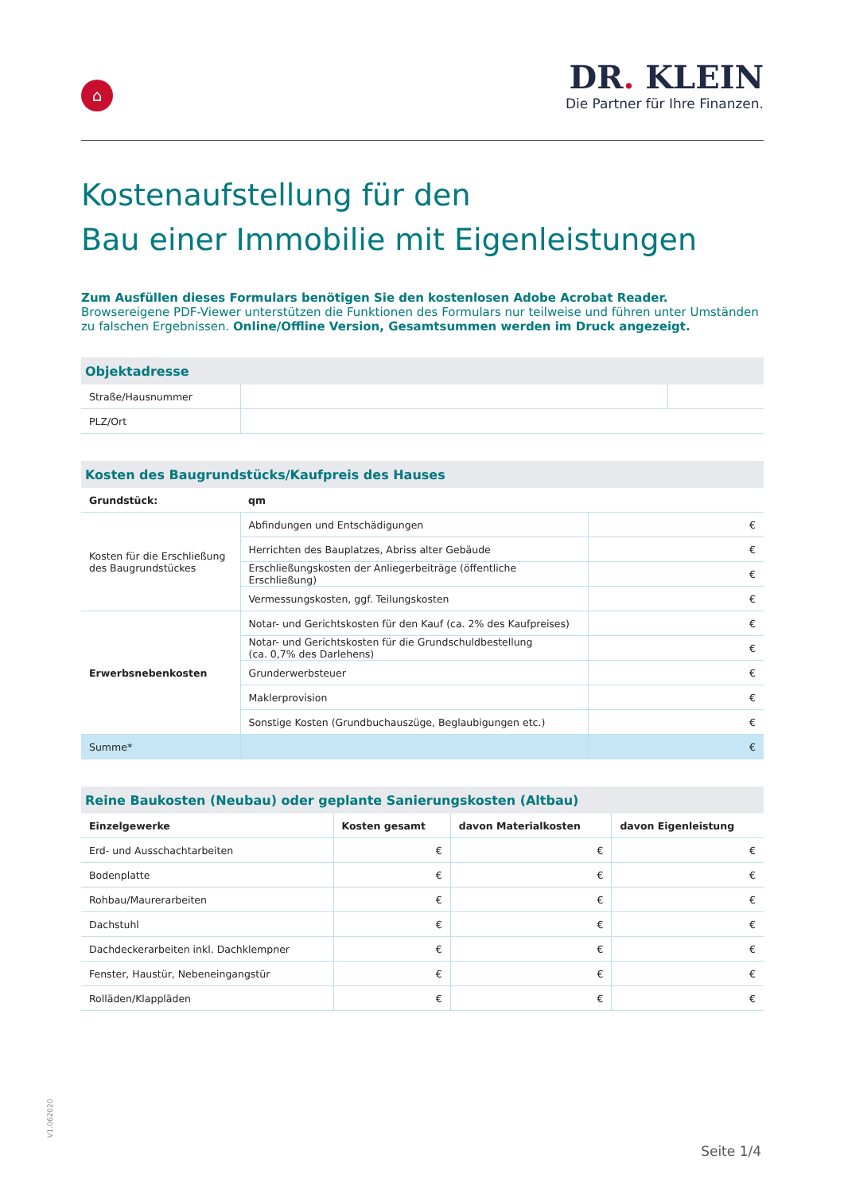⌂
DR. KLEIN
Die Partner für Ihre Finanzen.
Kostenaufstellung für den
Bau einer Immobilie mit Eigenleistungen
Zum Ausfüllen dieses Formulars benötigen Sie den kostenlosen Adobe Acrobat Reader.
Browsereigene PDF-Viewer unterstützen die Funktionen des Formulars nur teilweise und führen unter Umständen zu falschen Ergebnissen. Online/Offline Version, Gesamtsummen werden im Druck angezeigt.
| Objektadresse | | |
| Straße/Hausnummer | | |
| PLZ/Ort | | |
| Kosten des Baugrundstücks/Kaufpreis des Hauses | | |
| Grundstück: | qm | |
| Kosten für die Erschließung des Baugrundstückes | Abfindungen und Entschädigungen | € |
| | Herrichten des Bauplatzes, Abriss alter Gebäude | € |
| | Erschließungskosten der Anliegerbeiträge (öffentliche Erschließung) | € |
| | Vermessungskosten, ggf. Teilungskosten | € |
| Erwerbsnebenkosten | Notar- und Gerichtskosten für den Kauf (ca. 2% des Kaufpreises) | € |
| | Notar- und Gerichtskosten für die Grundschuldbestellung (ca. 0,7% des Darlehens) | € |
| | Grunderwerbsteuer | € |
| | Maklerprovision | € |
| | Sonstige Kosten (Grundbuchauszüge, Beglaubigungen etc.) | € |
| Summe* | | € |
| Reine Baukosten (Neubau) oder geplante Sanierungskosten (Altbau) | | | |
| Einzelgewerke | Kosten gesamt | davon Materialkosten | davon Eigenleistung |
| Erd- und Ausschachtarbeiten | € | € | € |
| Bodenplatte | € | € | € |
| Rohbau/Maurerarbeiten | € | € | € |
| Dachstuhl | € | € | € |
| Dachdeckerarbeiten inkl. Dachklempner | € | € | € |
| Fenster, Haustür, Nebeneingangstür | € | € | € |
| Rolläden/Klappläden | € | € | € |
V1.062020
Seite 1/4